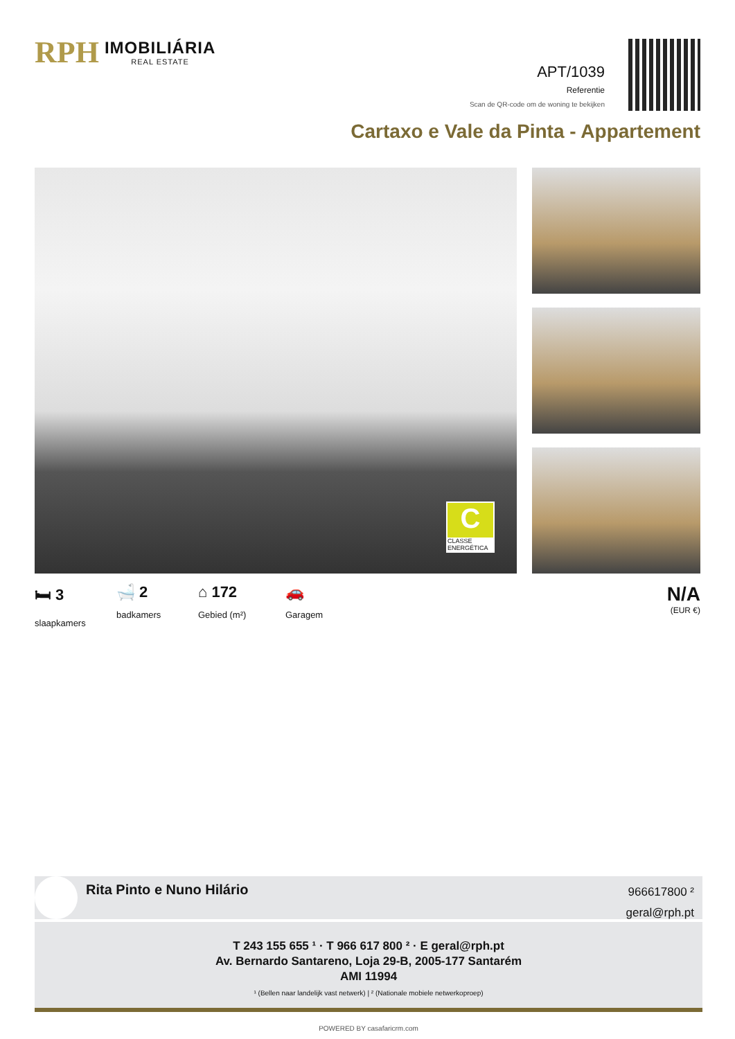RPH IMOBILIÁRIA
REAL ESTATE
APT/1039
Referentie
Scan de QR-code om de woning te bekijken
Cartaxo e Vale da Pinta - Appartement
C
CLASSE ENERGÉTICA
🛏 3
slaapkamers
🛁 2
badkamers
⌂ 172
Gebied (m²)
🚗
Garagem
N/A
(EUR €)
Rita Pinto e Nuno Hilário
966617800 ²
geral@rph.pt
T 243 155 655 ¹ · T 966 617 800 ² · E geral@rph.pt
Av. Bernardo Santareno, Loja 29-B, 2005-177 Santarém
AMI 11994
¹ (Bellen naar landelijk vast netwerk) | ² (Nationale mobiele netwerkoproep)
POWERED BY casafaricrm.com